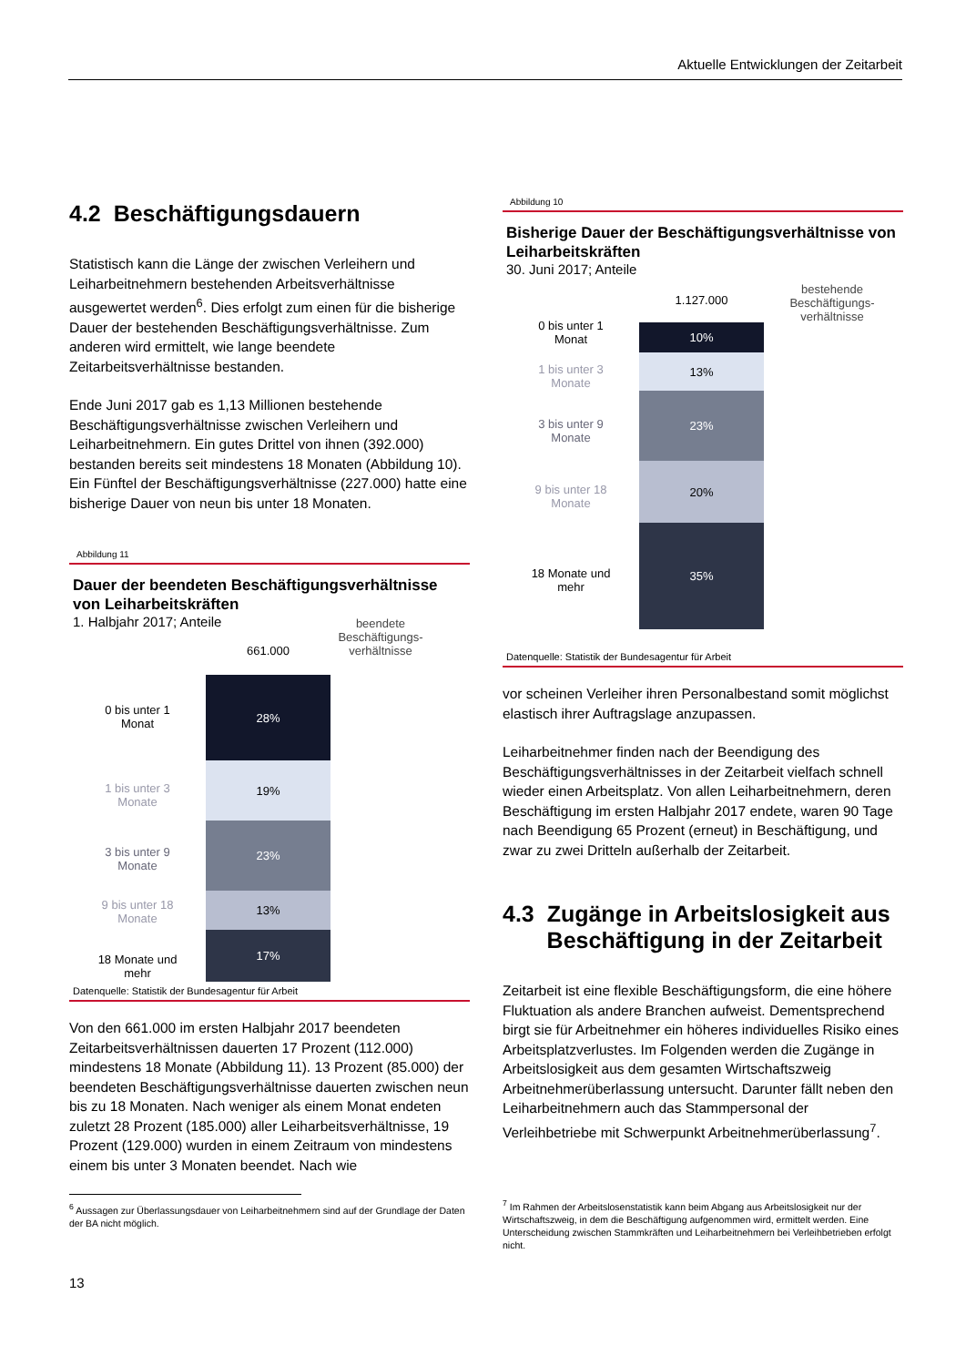Aktuelle Entwicklungen der Zeitarbeit
4.2 Beschäftigungsdauern
Statistisch kann die Länge der zwischen Verleihern und Leiharbeitnehmern bestehenden Arbeitsverhältnisse ausgewertet werden<sup>6</sup>. Dies erfolgt zum einen für die bisherige Dauer der bestehenden Beschäftigungsverhältnisse. Zum anderen wird ermittelt, wie lange beendete Zeitarbeitsverhältnisse bestanden.
Ende Juni 2017 gab es 1,13 Millionen bestehende Beschäftigungsverhältnisse zwischen Verleihern und Leiharbeitnehmern. Ein gutes Drittel von ihnen (392.000) bestanden bereits seit mindestens 18 Monaten (Abbildung 10). Ein Fünftel der Beschäftigungsverhältnisse (227.000) hatte eine bisherige Dauer von neun bis unter 18 Monaten.
Abbildung 11
Dauer der beendeten Beschäftigungsverhältnisse von Leiharbeitskräften
1. Halbjahr 2017; Anteile
0 bis unter 1
Monat
1 bis unter 3
Monate
3 bis unter 9
Monate
9 bis unter 18
Monate
18 Monate und
mehr
661.000
28%
19%
23%
13%
17%
beendete Beschäftigungs­verhältnisse
Datenquelle: Statistik der Bundesagentur für Arbeit
Von den 661.000 im ersten Halbjahr 2017 beendeten Zeitarbeitsverhältnissen dauerten 17 Prozent (112.000) mindestens 18 Monate (Abbildung 11). 13 Prozent (85.000) der beendeten Beschäftigungsverhältnisse dauerten zwischen neun bis zu 18 Monaten. Nach weniger als einem Monat endeten zuletzt 28 Prozent (185.000) aller Leiharbeitsverhältnisse, 19 Prozent (129.000) wurden in einem Zeitraum von mindestens einem bis unter 3 Monaten beendet. Nach wie
<sup>6</sup> Aussagen zur Überlassungsdauer von Leiharbeitnehmern sind auf der Grundlage der Daten der BA nicht möglich.
13
Abbildung 10
Bisherige Dauer der Beschäftigungsverhältnisse von Leiharbeitskräften
30. Juni 2017; Anteile
0 bis unter 1
Monat
1 bis unter 3
Monate
3 bis unter 9
Monate
9 bis unter 18
Monate
18 Monate und
mehr
1.127.000
10%
13%
23%
20%
35%
bestehende Beschäftigungs­verhältnisse
Datenquelle: Statistik der Bundesagentur für Arbeit
vor scheinen Verleiher ihren Personalbestand somit möglichst elastisch ihrer Auftragslage anzupassen.
Leiharbeitnehmer finden nach der Beendigung des Beschäftigungsverhältnisses in der Zeitarbeit vielfach schnell wieder einen Arbeitsplatz. Von allen Leiharbeitnehmern, deren Beschäftigung im ersten Halbjahr 2017 endete, waren 90 Tage nach Beendigung 65 Prozent (erneut) in Beschäftigung, und zwar zu zwei Dritteln außerhalb der Zeitarbeit.
4.3 Zugänge in Arbeitslosigkeit aus
Beschäftigung in der Zeitarbeit
Zeitarbeit ist eine flexible Beschäftigungsform, die eine höhere Fluktuation als andere Branchen aufweist. Dementsprechend birgt sie für Arbeitnehmer ein höheres individuelles Risiko eines Arbeitsplatzverlustes. Im Folgenden werden die Zugänge in Arbeitslosigkeit aus dem gesamten Wirtschaftszweig Arbeitnehmerüberlassung untersucht. Darunter fällt neben den Leiharbeitnehmern auch das Stammpersonal der Verleihbetriebe mit Schwerpunkt Arbeitnehmerüberlassung<sup>7</sup>.
<sup>7</sup> Im Rahmen der Arbeitslosenstatistik kann beim Abgang aus Arbeitslosigkeit nur der Wirtschaftszweig, in dem die Beschäftigung aufgenommen wird, ermittelt werden. Eine Unterscheidung zwischen Stammkräften und Leiharbeitnehmern bei Verleihbetrieben erfolgt nicht.